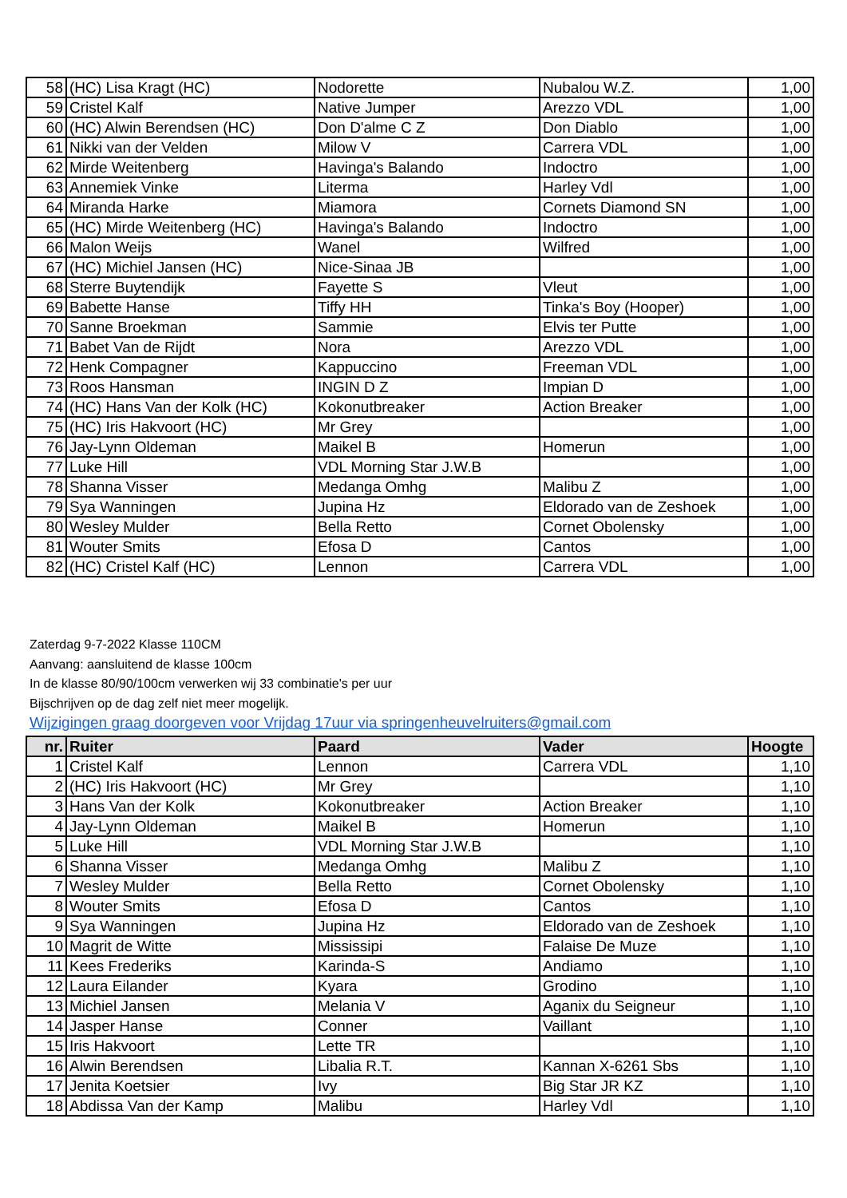| 58 | (HC) Lisa Kragt (HC) | Nodorette | Nubalou W.Z. | 1,00 |
| 59 | Cristel Kalf | Native Jumper | Arezzo VDL | 1,00 |
| 60 | (HC) Alwin Berendsen (HC) | Don D'alme C Z | Don Diablo | 1,00 |
| 61 | Nikki van der Velden | Milow V | Carrera VDL | 1,00 |
| 62 | Mirde Weitenberg | Havinga's Balando | Indoctro | 1,00 |
| 63 | Annemiek Vinke | Literma | Harley Vdl | 1,00 |
| 64 | Miranda Harke | Miamora | Cornets Diamond SN | 1,00 |
| 65 | (HC) Mirde Weitenberg (HC) | Havinga's Balando | Indoctro | 1,00 |
| 66 | Malon Weijs | Wanel | Wilfred | 1,00 |
| 67 | (HC) Michiel Jansen (HC) | Nice-Sinaa JB | | 1,00 |
| 68 | Sterre Buytendijk | Fayette S | Vleut | 1,00 |
| 69 | Babette Hanse | Tiffy HH | Tinka's Boy (Hooper) | 1,00 |
| 70 | Sanne Broekman | Sammie | Elvis ter Putte | 1,00 |
| 71 | Babet Van de Rijdt | Nora | Arezzo VDL | 1,00 |
| 72 | Henk Compagner | Kappuccino | Freeman VDL | 1,00 |
| 73 | Roos Hansman | INGIN D Z | Impian D | 1,00 |
| 74 | (HC) Hans Van der Kolk (HC) | Kokonutbreaker | Action Breaker | 1,00 |
| 75 | (HC) Iris Hakvoort (HC) | Mr Grey | | 1,00 |
| 76 | Jay-Lynn Oldeman | Maikel B | Homerun | 1,00 |
| 77 | Luke Hill | VDL Morning Star J.W.B | | 1,00 |
| 78 | Shanna Visser | Medanga Omhg | Malibu Z | 1,00 |
| 79 | Sya Wanningen | Jupina Hz | Eldorado van de Zeshoek | 1,00 |
| 80 | Wesley Mulder | Bella Retto | Cornet Obolensky | 1,00 |
| 81 | Wouter Smits | Efosa D | Cantos | 1,00 |
| 82 | (HC) Cristel Kalf (HC) | Lennon | Carrera VDL | 1,00 |
Zaterdag 9-7-2022 Klasse 110CM
Aanvang: aansluitend de klasse 100cm
In de klasse 80/90/100cm verwerken wij 33 combinatie's per uur
Bijschrijven op de dag zelf niet meer mogelijk.
Wijzigingen graag doorgeven voor Vrijdag 17uur via springenheuvelruiters@gmail.com
| nr. | Ruiter | Paard | Vader | Hoogte |
| --- | --- | --- | --- | --- |
| 1 | Cristel Kalf | Lennon | Carrera VDL | 1,10 |
| 2 | (HC) Iris Hakvoort (HC) | Mr Grey | | 1,10 |
| 3 | Hans Van der Kolk | Kokonutbreaker | Action Breaker | 1,10 |
| 4 | Jay-Lynn Oldeman | Maikel B | Homerun | 1,10 |
| 5 | Luke Hill | VDL Morning Star J.W.B | | 1,10 |
| 6 | Shanna Visser | Medanga Omhg | Malibu Z | 1,10 |
| 7 | Wesley Mulder | Bella Retto | Cornet Obolensky | 1,10 |
| 8 | Wouter Smits | Efosa D | Cantos | 1,10 |
| 9 | Sya Wanningen | Jupina Hz | Eldorado van de Zeshoek | 1,10 |
| 10 | Magrit de Witte | Mississipi | Falaise De Muze | 1,10 |
| 11 | Kees Frederiks | Karinda-S | Andiamo | 1,10 |
| 12 | Laura Eilander | Kyara | Grodino | 1,10 |
| 13 | Michiel Jansen | Melania V | Aganix du Seigneur | 1,10 |
| 14 | Jasper Hanse | Conner | Vaillant | 1,10 |
| 15 | Iris Hakvoort | Lette TR | | 1,10 |
| 16 | Alwin Berendsen | Libalia R.T. | Kannan X-6261 Sbs | 1,10 |
| 17 | Jenita Koetsier | Ivy | Big Star JR KZ | 1,10 |
| 18 | Abdissa Van der Kamp | Malibu | Harley Vdl | 1,10 |